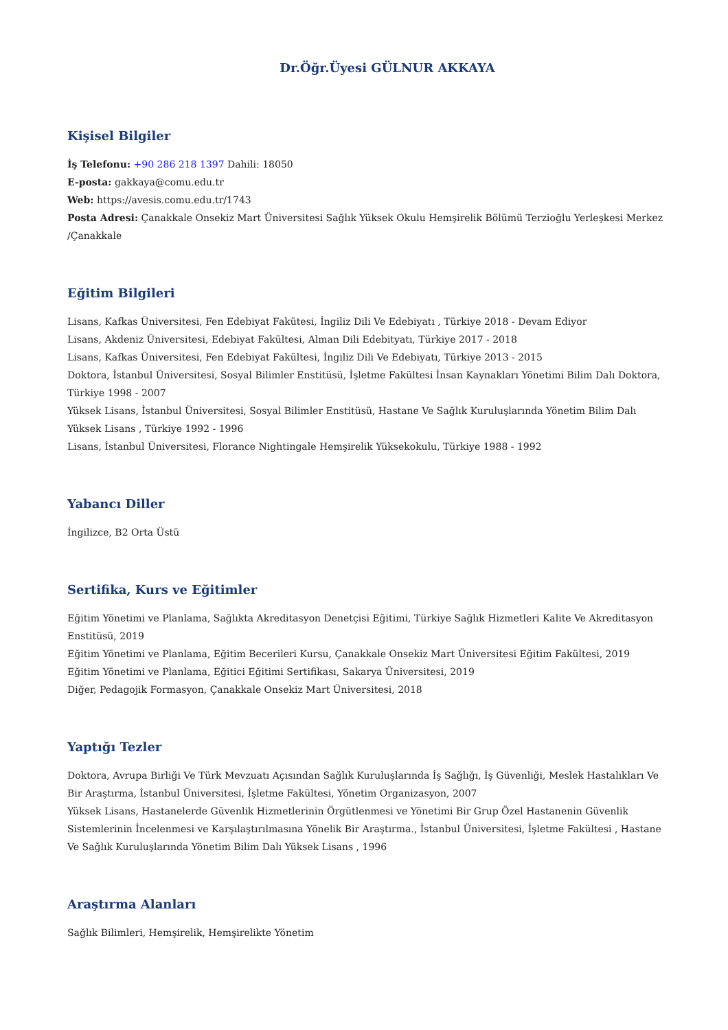Dr.Öğr.Üyesi GÜLNUR AKKAYA
Kişisel Bilgiler
İş Telefonu: +90 286 218 1397 Dahili: 18050
E-posta: gakkaya@comu.edu.tr
Web: https://avesis.comu.edu.tr/1743
Posta Adresi: Çanakkale Onsekiz Mart Üniversitesi Sağlık Yüksek Okulu Hemşirelik Bölümü Terzioğlu Yerleşkesi Merkez /Çanakkale
Eğitim Bilgileri
Lisans, Kafkas Üniversitesi, Fen Edebiyat Fakütesi, İngiliz Dili Ve Edebiyatı , Türkiye 2018 - Devam Ediyor
Lisans, Akdeniz Üniversitesi, Edebiyat Fakültesi, Alman Dili Edebityatı, Türkiye 2017 - 2018
Lisans, Kafkas Üniversitesi, Fen Edebiyat Fakültesi, İngiliz Dili Ve Edebiyatı, Türkiye 2013 - 2015
Doktora, İstanbul Üniversitesi, Sosyal Bilimler Enstitüsü, İşletme Fakültesi İnsan Kaynakları Yönetimi Bilim Dalı Doktora, Türkiye 1998 - 2007
Yüksek Lisans, İstanbul Üniversitesi, Sosyal Bilimler Enstitüsü, Hastane Ve Sağlık Kuruluşlarında Yönetim Bilim Dalı Yüksek Lisans , Türkiye 1992 - 1996
Lisans, İstanbul Üniversitesi, Florance Nightingale Hemşirelik Yüksekokulu, Türkiye 1988 - 1992
Yabancı Diller
İngilizce, B2 Orta Üstü
Sertifika, Kurs ve Eğitimler
Eğitim Yönetimi ve Planlama, Sağlıkta Akreditasyon Denetçisi Eğitimi, Türkiye Sağlık Hizmetleri Kalite Ve Akreditasyon Enstitüsü, 2019
Eğitim Yönetimi ve Planlama, Eğitim Becerileri Kursu, Çanakkale Onsekiz Mart Üniversitesi Eğitim Fakültesi, 2019
Eğitim Yönetimi ve Planlama, Eğitici Eğitimi Sertifikası, Sakarya Üniversitesi, 2019
Diğer, Pedagojik Formasyon, Çanakkale Onsekiz Mart Üniversitesi, 2018
Yaptığı Tezler
Doktora, Avrupa Birliği Ve Türk Mevzuatı Açısından Sağlık Kuruluşlarında İş Sağlığı, İş Güvenliği, Meslek Hastalıkları Ve Bir Araştırma, İstanbul Üniversitesi, İşletme Fakültesi, Yönetim Organizasyon, 2007
Yüksek Lisans, Hastanelerde Güvenlik Hizmetlerinin Örgütlenmesi ve Yönetimi Bir Grup Özel Hastanenin Güvenlik Sistemlerinin İncelenmesi ve Karşılaştırılmasına Yönelik Bir Araştırma., İstanbul Üniversitesi, İşletme Fakültesi , Hastane Ve Sağlık Kuruluşlarında Yönetim Bilim Dalı Yüksek Lisans , 1996
Araştırma Alanları
Sağlık Bilimleri, Hemşirelik, Hemşirelikte Yönetim